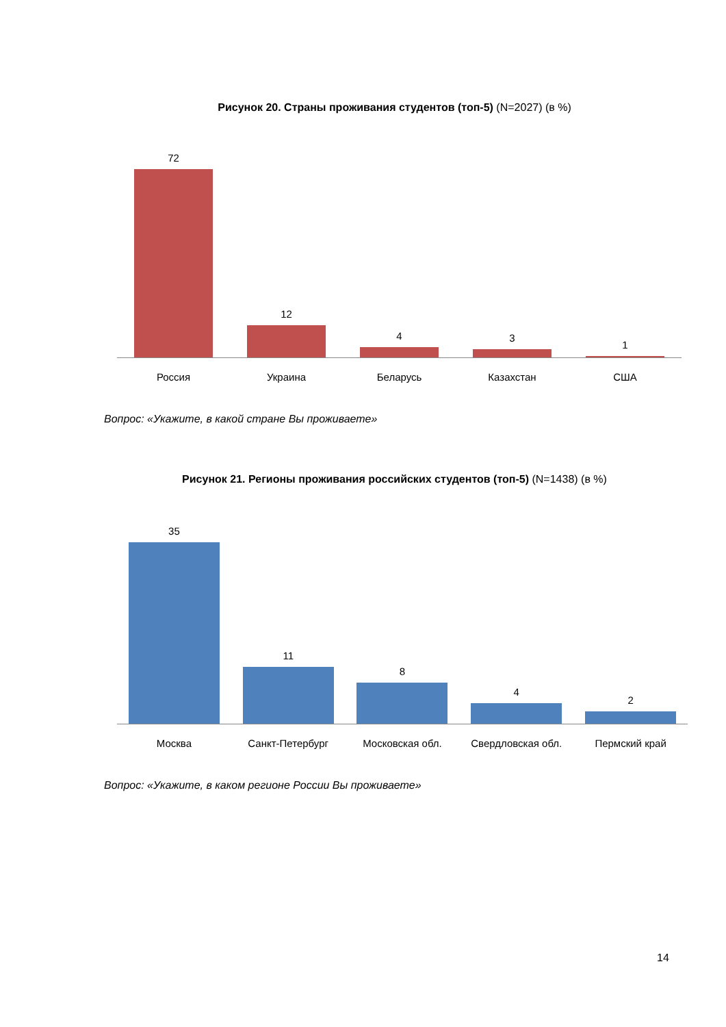Рисунок 20. Страны проживания студентов (топ-5) (N=2027) (в %)
72
12
4
3
1
Россия Украина Беларусь Казахстан США
Вопрос: «Укажите, в какой стране Вы проживаете»
Рисунок 21. Регионы проживания российских студентов (топ-5) (N=1438) (в %)
35
11
8
4
2
Москва Санкт-Петербург Московская обл. Свердловская обл. Пермский край
Вопрос: «Укажите, в каком регионе России Вы проживаете»
14